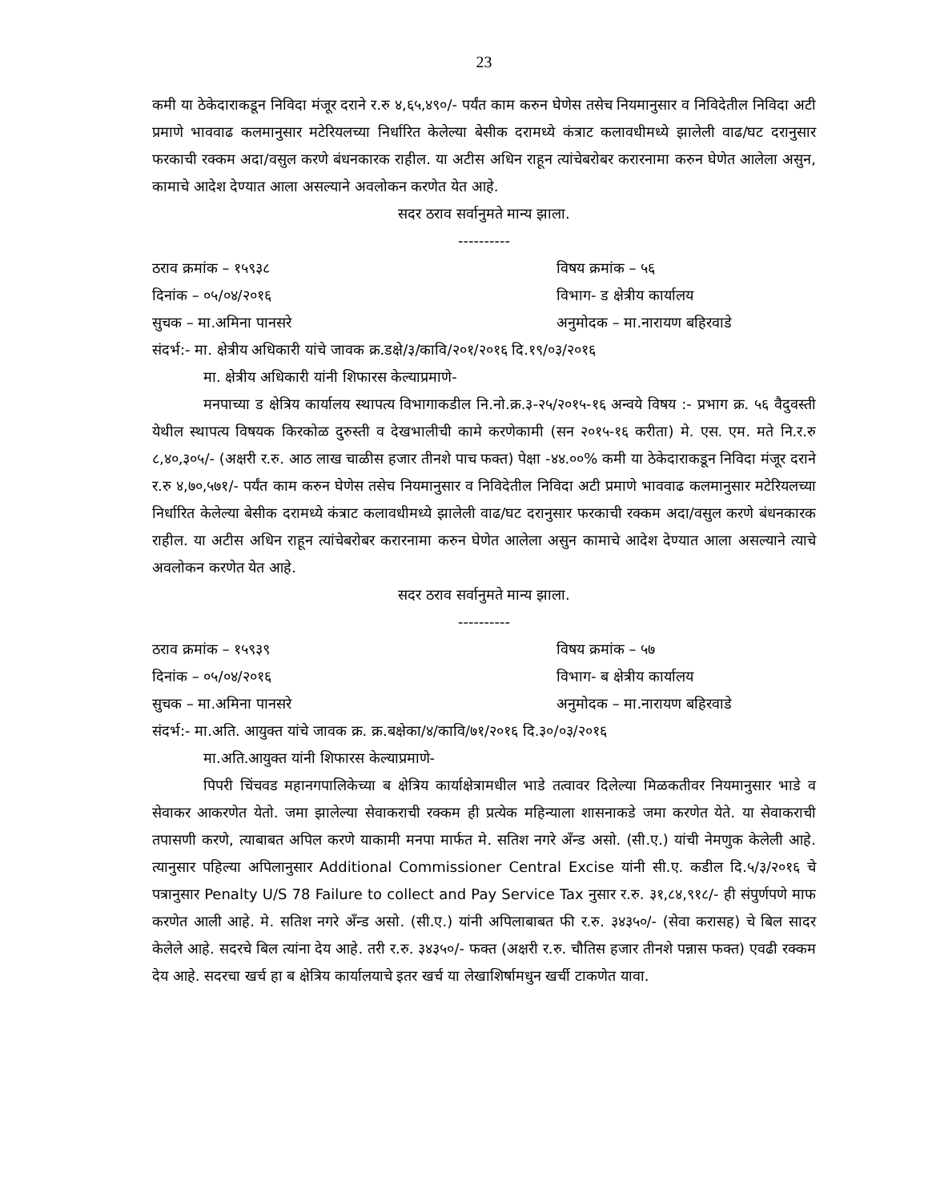23
कमी या ठेकेदाराकडून निविदा मंजूर दराने र.रु ४,६५,४९०/- पर्यंत काम करुन घेणेस तसेच नियमानुसार व निविदेतील निविदा अटी प्रमाणे भाववाढ कलमानुसार मटेरियलच्या निर्धारित केलेल्या बेसीक दरामध्ये कंत्राट कलावधीमध्ये झालेली वाढ/घट दरानुसार फरकाची रक्कम अदा/वसुल करणे बंधनकारक राहील. या अटीस अधिन राहून त्यांचेबरोबर करारनामा करुन घेणेत आलेला असुन, कामाचे आदेश देण्यात आला असल्याने अवलोकन करणेत येत आहे.
सदर ठराव सर्वानुमते मान्य झाला.
----------
ठराव क्रमांक – १५९३८ विषय क्रमांक – ५६
दिनांक – ०५/०४/२०१६ विभाग- ड क्षेत्रीय कार्यालय
सुचक – मा.अमिना पानसरे अनुमोदक – मा.नारायण बहिरवाडे
संदर्भ:- मा. क्षेत्रीय अधिकारी यांचे जावक क्र.डक्षे/३/कावि/२०१/२०१६ दि.१९/०३/२०१६
मा. क्षेत्रीय अधिकारी यांनी शिफारस केल्याप्रमाणे-
मनपाच्या ड क्षेत्रिय कार्यालय स्थापत्य विभागाकडील नि.नो.क्र.३-२५/२०१५-१६ अन्वये विषय :- प्रभाग क्र. ५६ वैदुवस्ती येथील स्थापत्य विषयक किरकोळ दुरुस्ती व देखभालीची कामे करणेकामी (सन २०१५-१६ करीता) मे. एस. एम. मते नि.र.रु ८,४०,३०५/- (अक्षरी र.रु. आठ लाख चाळीस हजार तीनशे पाच फक्त) पेक्षा -४४.००% कमी या ठेकेदाराकडून निविदा मंजूर दराने र.रु ४,७०,५७१/- पर्यंत काम करुन घेणेस तसेच नियमानुसार व निविदेतील निविदा अटी प्रमाणे भाववाढ कलमानुसार मटेरियलच्या निर्धारित केलेल्या बेसीक दरामध्ये कंत्राट कलावधीमध्ये झालेली वाढ/घट दरानुसार फरकाची रक्कम अदा/वसुल करणे बंधनकारक राहील. या अटीस अधिन राहून त्यांचेबरोबर करारनामा करुन घेणेत आलेला असुन कामाचे आदेश देण्यात आला असल्याने त्याचे अवलोकन करणेत येत आहे.
सदर ठराव सर्वानुमते मान्य झाला.
----------
ठराव क्रमांक – १५९३९ विषय क्रमांक – ५७
दिनांक – ०५/०४/२०१६ विभाग- ब क्षेत्रीय कार्यालय
सुचक – मा.अमिना पानसरे अनुमोदक – मा.नारायण बहिरवाडे
संदर्भ:- मा.अति. आयुक्त यांचे जावक क्र. क्र.बक्षेका/४/कावि/७१/२०१६ दि.३०/०३/२०१६
मा.अति.आयुक्त यांनी शिफारस केल्याप्रमाणे-
पिपरी चिंचवड महानगपालिकेच्या ब क्षेत्रिय कार्याक्षेत्रामधील भाडे तत्वावर दिलेल्या मिळकतीवर नियमानुसार भाडे व सेवाकर आकरणेत येतो. जमा झालेल्या सेवाकराची रक्कम ही प्रत्येक महिन्याला शासनाकडे जमा करणेत येते. या सेवाकराची तपासणी करणे, त्याबाबत अपिल करणे याकामी मनपा मार्फत मे. सतिश नगरे अँन्ड असो. (सी.ए.) यांची नेमणुक केलेली आहे. त्यानुसार पहिल्या अपिलानुसार Additional Commissioner Central Excise यांनी सी.ए. कडील दि.५/३/२०१६ चे पत्रानुसार Penalty U/S 78 Failure to collect and Pay Service Tax नुसार र.रु. ३१,८४,९१८/- ही संपुर्णपणे माफ करणेत आली आहे. मे. सतिश नगरे अँन्ड असो. (सी.ए.) यांनी अपिलाबाबत फी र.रु. ३४३५०/- (सेवा करासह) चे बिल सादर केलेले आहे. सदरचे बिल त्यांना देय आहे. तरी र.रु. ३४३५०/- फक्त (अक्षरी र.रु. चौतिस हजार तीनशे पन्नास फक्त) एवढी रक्कम देय आहे. सदरचा खर्च हा ब क्षेत्रिय कार्यालयाचे इतर खर्च या लेखाशिर्षामधुन खर्ची टाकणेत यावा.